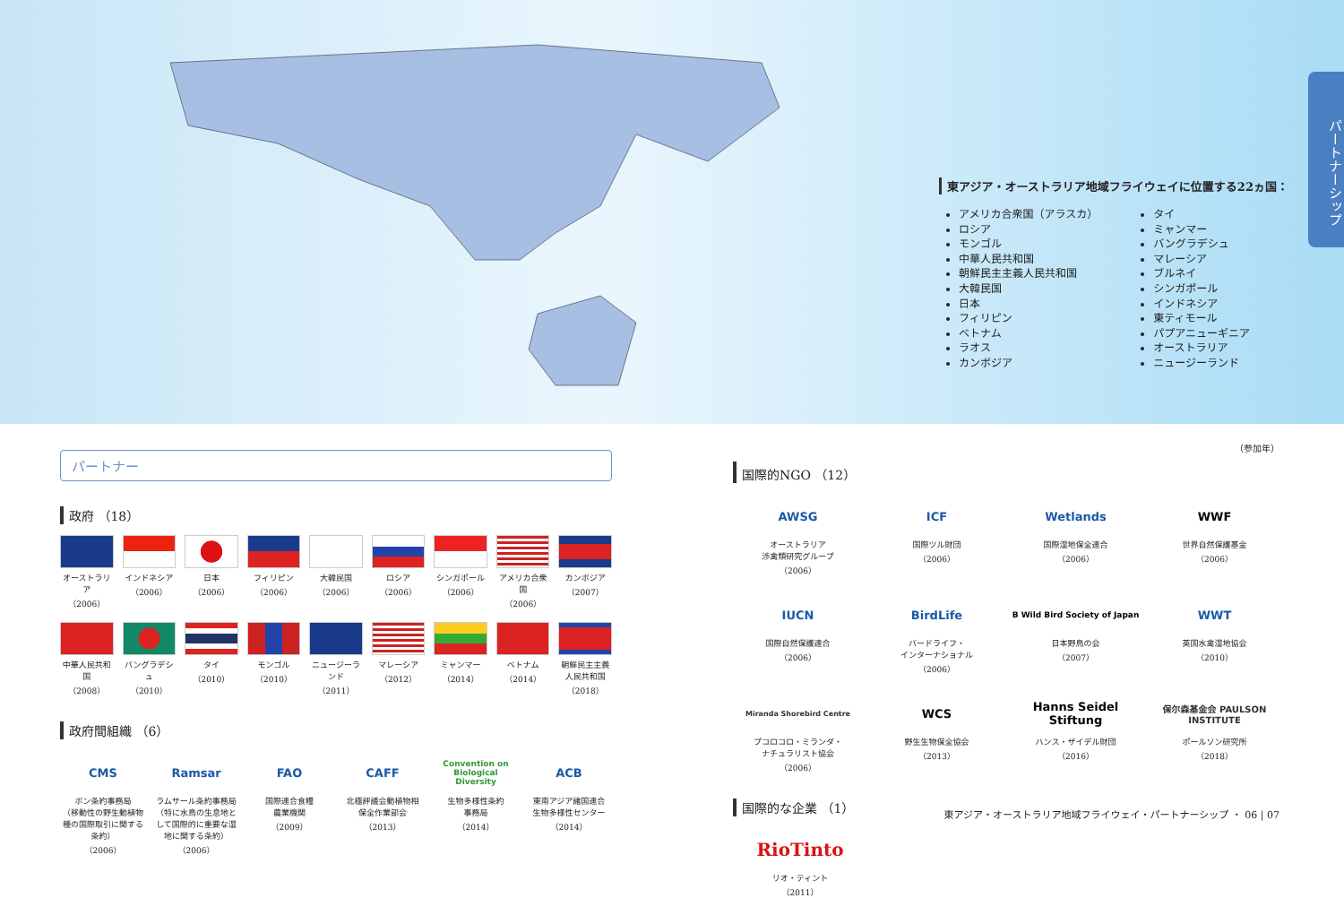東アジア・オーストラリア地域フライウェイに位置する22ヵ国：
アメリカ合衆国（アラスカ）
ロシア
モンゴル
中華人民共和国
朝鮮民主主義人民共和国
大韓民国
日本
フィリピン
ベトナム
ラオス
カンボジア
タイ
ミャンマー
バングラデシュ
マレーシア
ブルネイ
シンガポール
インドネシア
東ティモール
パプアニューギニア
オーストラリア
ニュージーランド
パートナーシップ
パートナー
政府 （18）
オーストラリア
（2006）
インドネシア
（2006）
日本
（2006）
フィリピン
（2006）
大韓民国
（2006）
ロシア
（2006）
シンガポール
（2006）
アメリカ合衆国
（2006）
カンボジア
（2007）
中華人民共和国
（2008）
バングラデシュ
（2010）
タイ
（2010）
モンゴル
（2010）
ニュージーランド
（2011）
マレーシア
（2012）
ミャンマー
（2014）
ベトナム
（2014）
朝鮮民主主義
人民共和国
（2018）
政府間組織 （6）
CMS
ボン条約事務局
（移動性の野生動植物種の国際取引に関する条約）
（2006）
Ramsar
ラムサール条約事務局
（特に水鳥の生息地として国際的に重要な湿地に関する条約）
（2006）
FAO
国際連合食糧
農業機関
（2009）
CAFF
北極評議会動植物相
保全作業部会
（2013）
Convention on Biological Diversity
生物多様性条約
事務局
（2014）
ACB
東南アジア諸国連合
生物多様性センター
（2014）
（参加年）
国際的NGO （12）
AWSG
オーストラリア
渉禽類研究グループ
（2006）
ICF
国際ツル財団
（2006）
Wetlands
国際湿地保全連合
（2006）
WWF
世界自然保護基金
（2006）
IUCN
国際自然保護連合
（2006）
BirdLife
バードライフ・
インターナショナル
（2006）
B Wild Bird Society of Japan
日本野鳥の会
（2007）
WWT
英国水禽湿地協会
（2010）
Miranda Shorebird Centre
プコロコロ・ミランダ・
ナチュラリスト協会
（2006）
WCS
野生生物保全協会
（2013）
Hanns Seidel Stiftung
ハンス・ザイデル財団
（2016）
保尔森基金会 PAULSON INSTITUTE
ポールソン研究所
（2018）
国際的な企業 （1）
RioTinto
リオ・ティント
（2011）
東アジア・オーストラリア地域フライウェイ・パートナーシップ ・ 06 | 07